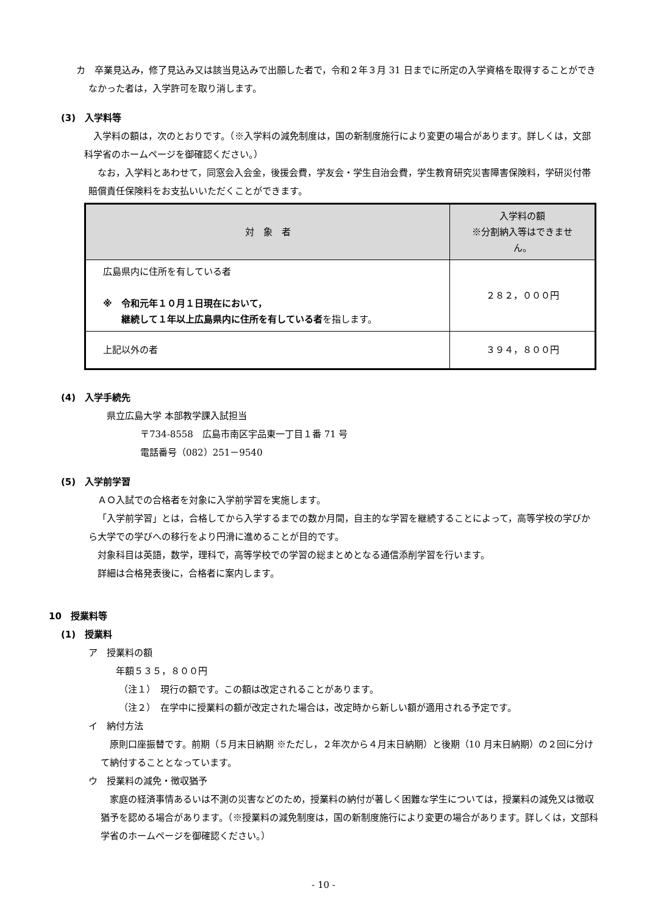カ　卒業見込み，修了見込み又は該当見込みで出願した者で，令和２年３月 31 日までに所定の入学資格を取得することができなかった者は，入学許可を取り消します。
(3)　入学料等
入学料の額は，次のとおりです。（※入学料の減免制度は，国の新制度施行により変更の場合があります。詳しくは，文部科学省のホームページを御確認ください。）
なお，入学料とあわせて，同窓会入会金，後援会費，学友会・学生自治会費，学生教育研究災害障害保険料，学研災付帯賠償責任保険料をお支払いいただくことができます。
| 対 象 者 | 入学料の額 ※分割納入等はできません。 |
| --- | --- |
| 広島県内に住所を有している者 ※ 令和元年１０月１日現在において， 継続して１年以上広島県内に住所を有している者 を指します。 | ２８２，０００円 |
| 上記以外の者 | ３９４，８００円 |
(4)　入学手続先
県立広島大学 本部教学課入試担当
〒734-8558　広島市南区宇品東一丁目１番 71 号
電話番号（082）251－9540
(5)　入学前学習
ＡＯ入試での合格者を対象に入学前学習を実施します。
「入学前学習」とは，合格してから入学するまでの数か月間，自主的な学習を継続することによって，高等学校の学びから大学での学びへの移行をより円滑に進めることが目的です。
対象科目は英語，数学，理科で，高等学校での学習の総まとめとなる通信添削学習を行います。
詳細は合格発表後に，合格者に案内します。
10　授業料等
(1)　授業料
ア　授業料の額
年額５３５，８００円
（注１）　現行の額です。この額は改定されることがあります。
（注２）　在学中に授業料の額が改定された場合は，改定時から新しい額が適用される予定です。
イ　納付方法
原則口座振替です。前期（５月末日納期 ※ただし，２年次から４月末日納期）と後期（10 月末日納期）の２回に分けて納付することとなっています。
ウ　授業料の減免・徴収猶予
家庭の経済事情あるいは不測の災害などのため，授業料の納付が著しく困難な学生については，授業料の減免又は徴収猶予を認める場合があります。（※授業料の減免制度は，国の新制度施行により変更の場合があります。詳しくは，文部科学省のホームページを御確認ください。）
- 10 -